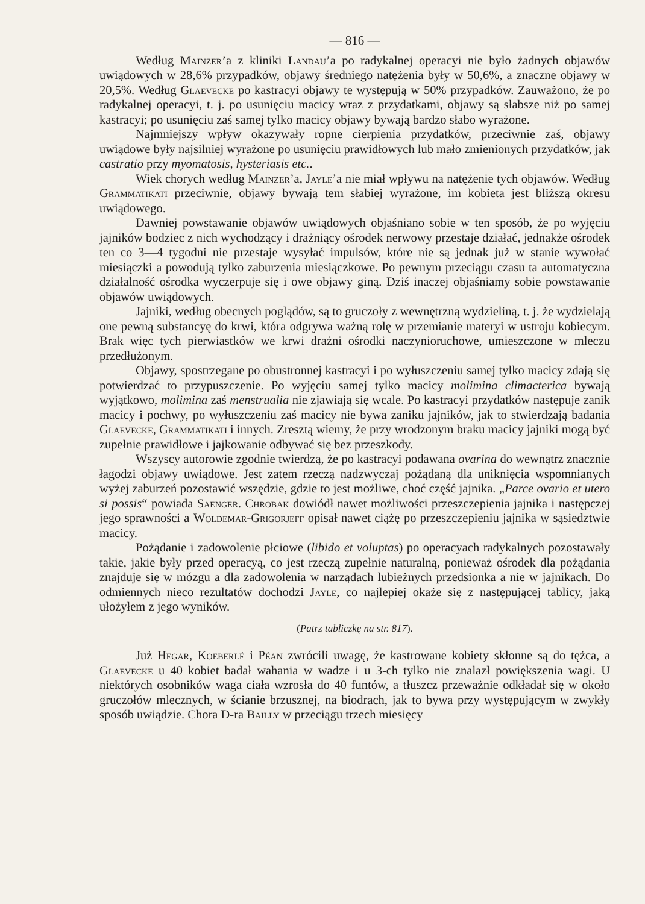— 816 —
Według Mainzer’a z kliniki Landau’a po radykalnej operacyi nie było żadnych objawów uwiądowych w 28,6% przypadków, objawy średniego natężenia były w 50,6%, a znaczne objawy w 20,5%. Według Glaevecke po kastracyi objawy te występują w 50% przypadków. Zauważono, że po radykalnej operacyi, t. j. po usunięciu macicy wraz z przydatkami, objawy są słabsze niż po samej kastracyi; po usunięciu zaś samej tylko macicy objawy bywają bardzo słabo wyrażone.
Najmniejszy wpływ okazywały ropne cierpienia przydatków, przeciwnie zaś, objawy uwiądowe były najsilniej wyrażone po usunięciu prawidłowych lub mało zmienionych przydatków, jak castratio przy myomatosis, hysteriasis etc..
Wiek chorych według Mainzer’a, Jayle’a nie miał wpływu na natężenie tych objawów. Według Grammatikati przeciwnie, objawy bywają tem słabiej wyrażone, im kobieta jest bliższą okresu uwiądowego.
Dawniej powstawanie objawów uwiądowych objaśniano sobie w ten sposób, że po wyjęciu jajników bodziec z nich wychodzący i drażniący ośrodek nerwowy przestaje działać, jednakże ośrodek ten co 3—4 tygodni nie przestaje wysyłać impulsów, które nie są jednak już w stanie wywołać miesiączki a powodują tylko zaburzenia miesiączkowe. Po pewnym przeciągu czasu ta automatyczna działalność ośrodka wyczerpuje się i owe objawy giną. Dziś inaczej objaśniamy sobie powstawanie objawów uwiądowych.
Jajniki, według obecnych poglądów, są to gruczoły z wewnętrzną wydzieliną, t. j. że wydzielają one pewną substancyę do krwi, która odgrywa ważną rolę w przemianie materyi w ustroju kobiecym. Brak więc tych pierwiastków we krwi drażni ośrodki naczynioruchowe, umieszczone w mleczu przedłużonym.
Objawy, spostrzegane po obustronnej kastracyi i po wyłuszczeniu samej tylko macicy zdają się potwierdzać to przypuszczenie. Po wyjęciu samej tylko macicy molimina climacterica bywają wyjątkowo, molimina zaś menstrualia nie zjawiają się wcale. Po kastracyi przydatków następuje zanik macicy i pochwy, po wyłuszczeniu zaś macicy nie bywa zaniku jajników, jak to stwierdzają badania Glaevecke, Grammatikati i innych. Zresztą wiemy, że przy wrodzonym braku macicy jajniki mogą być zupełnie prawidłowe i jajkowanie odbywać się bez przeszkody.
Wszyscy autorowie zgodnie twierdzą, że po kastracyi podawana ovarina do wewnątrz znacznie łagodzi objawy uwiądowe. Jest zatem rzeczą nadzwyczaj pożądaną dla uniknięcia wspomnianych wyżej zaburzeń pozostawić wszędzie, gdzie to jest możliwe, choć część jajnika. „Parce ovario et utero si possis“ powiada Saenger. Chrobak dowiódł nawet możliwości przeszczepienia jajnika i następczej jego sprawności a Woldemar-Grigorjeff opisał nawet ciążę po przeszczepieniu jajnika w sąsiedztwie macicy.
Pożądanie i zadowolenie płciowe (libido et voluptas) po operacyach radykalnych pozostawały takie, jakie były przed operacyą, co jest rzeczą zupełnie naturalną, ponieważ ośrodek dla pożądania znajduje się w mózgu a dla zadowolenia w narządach lubieżnych przedsionka a nie w jajnikach. Do odmiennych nieco rezultatów dochodzi Jayle, co najlepiej okaże się z następującej tablicy, jaką ułożyłem z jego wyników.
(Patrz tabliczkę na str. 817).
Już Hegar, Koeberlé i Péan zwrócili uwagę, że kastrowane kobiety skłonne są do tężca, a Glaevecke u 40 kobiet badał wahania w wadze i u 3-ch tylko nie znalazł powiększenia wagi. U niektórych osobników waga ciała wzrosła do 40 funtów, a tłuszcz przeważnie odkładał się w około gruczołów mlecznych, w ścianie brzusznej, na biodrach, jak to bywa przy występującym w zwykły sposób uwiądzie. Chora D-ra Bailly w przeciągu trzech miesięcy